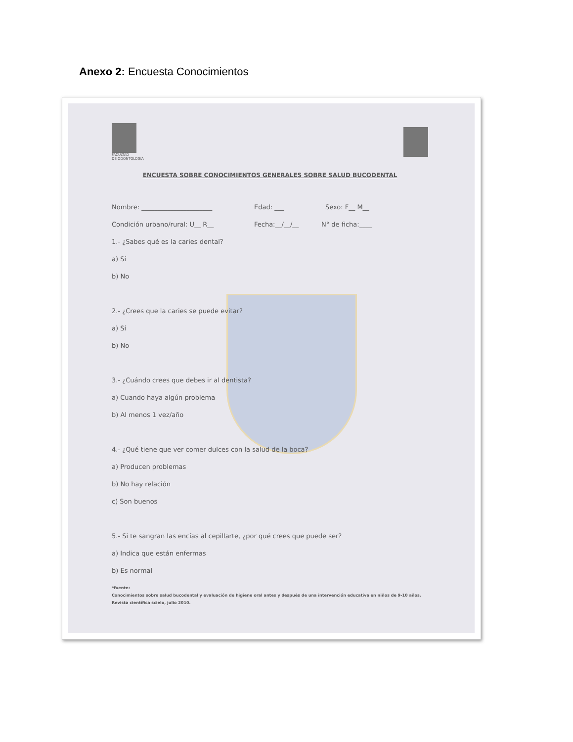Anexo 2: Encuesta Conocimientos
FACULTAD
DE ODONTOLOGIA
ENCUESTA SOBRE CONOCIMIENTOS GENERALES SOBRE SALUD BUCODENTAL
Nombre: ______________________ Edad: ___ Sexo: F__ M__
Condición urbano/rural: U__ R__ Fecha:__/__/__ N° de ficha:____
1.- ¿Sabes qué es la caries dental?
a) Sí
b) No
2.- ¿Crees que la caries se puede evitar?
a) Sí
b) No
3.- ¿Cuándo crees que debes ir al dentista?
a) Cuando haya algún problema
b) Al menos 1 vez/año
4.- ¿Qué tiene que ver comer dulces con la salud de la boca?
a) Producen problemas
b) No hay relación
c) Son buenos
5.- Si te sangran las encías al cepillarte, ¿por qué crees que puede ser?
a) Indica que están enfermas
b) Es normal
*fuente:
Conocimientos sobre salud bucodental y evaluación de higiene oral antes y después de una intervención educativa en niños de 9-10 años.
Revista científica scielo, julio 2010.